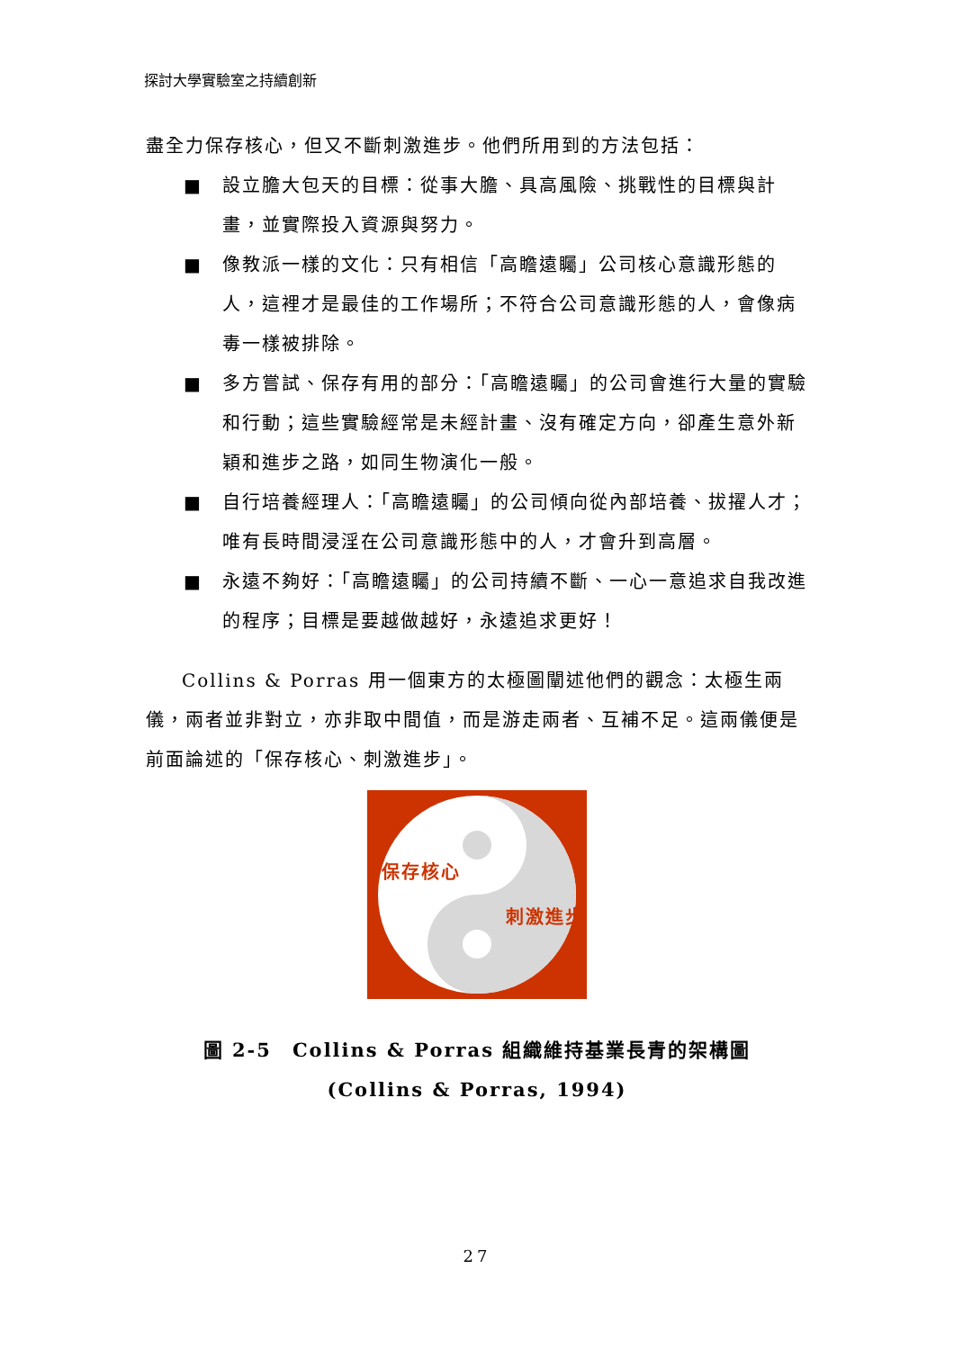探討大學實驗室之持續創新
盡全力保存核心，但又不斷刺激進步。他們所用到的方法包括：
■ 設立膽大包天的目標：從事大膽、具高風險、挑戰性的目標與計畫，並實際投入資源與努力。
■ 像教派一樣的文化：只有相信「高瞻遠矚」公司核心意識形態的人，這裡才是最佳的工作場所；不符合公司意識形態的人，會像病毒一樣被排除。
■ 多方嘗試、保存有用的部分：「高瞻遠矚」的公司會進行大量的實驗和行動；這些實驗經常是未經計畫、沒有確定方向，卻產生意外新穎和進步之路，如同生物演化一般。
■ 自行培養經理人：「高瞻遠矚」的公司傾向從內部培養、拔擢人才；唯有長時間浸淫在公司意識形態中的人，才會升到高層。
■ 永遠不夠好：「高瞻遠矚」的公司持續不斷、一心一意追求自我改進的程序；目標是要越做越好，永遠追求更好！
Collins & Porras 用一個東方的太極圖闡述他們的觀念：太極生兩儀，兩者並非對立，亦非取中間值，而是游走兩者、互補不足。這兩儀便是前面論述的「保存核心、刺激進步」。
保存核心
刺激進步
圖 2-5　Collins & Porras 組織維持基業長青的架構圖
(Collins & Porras, 1994)
27